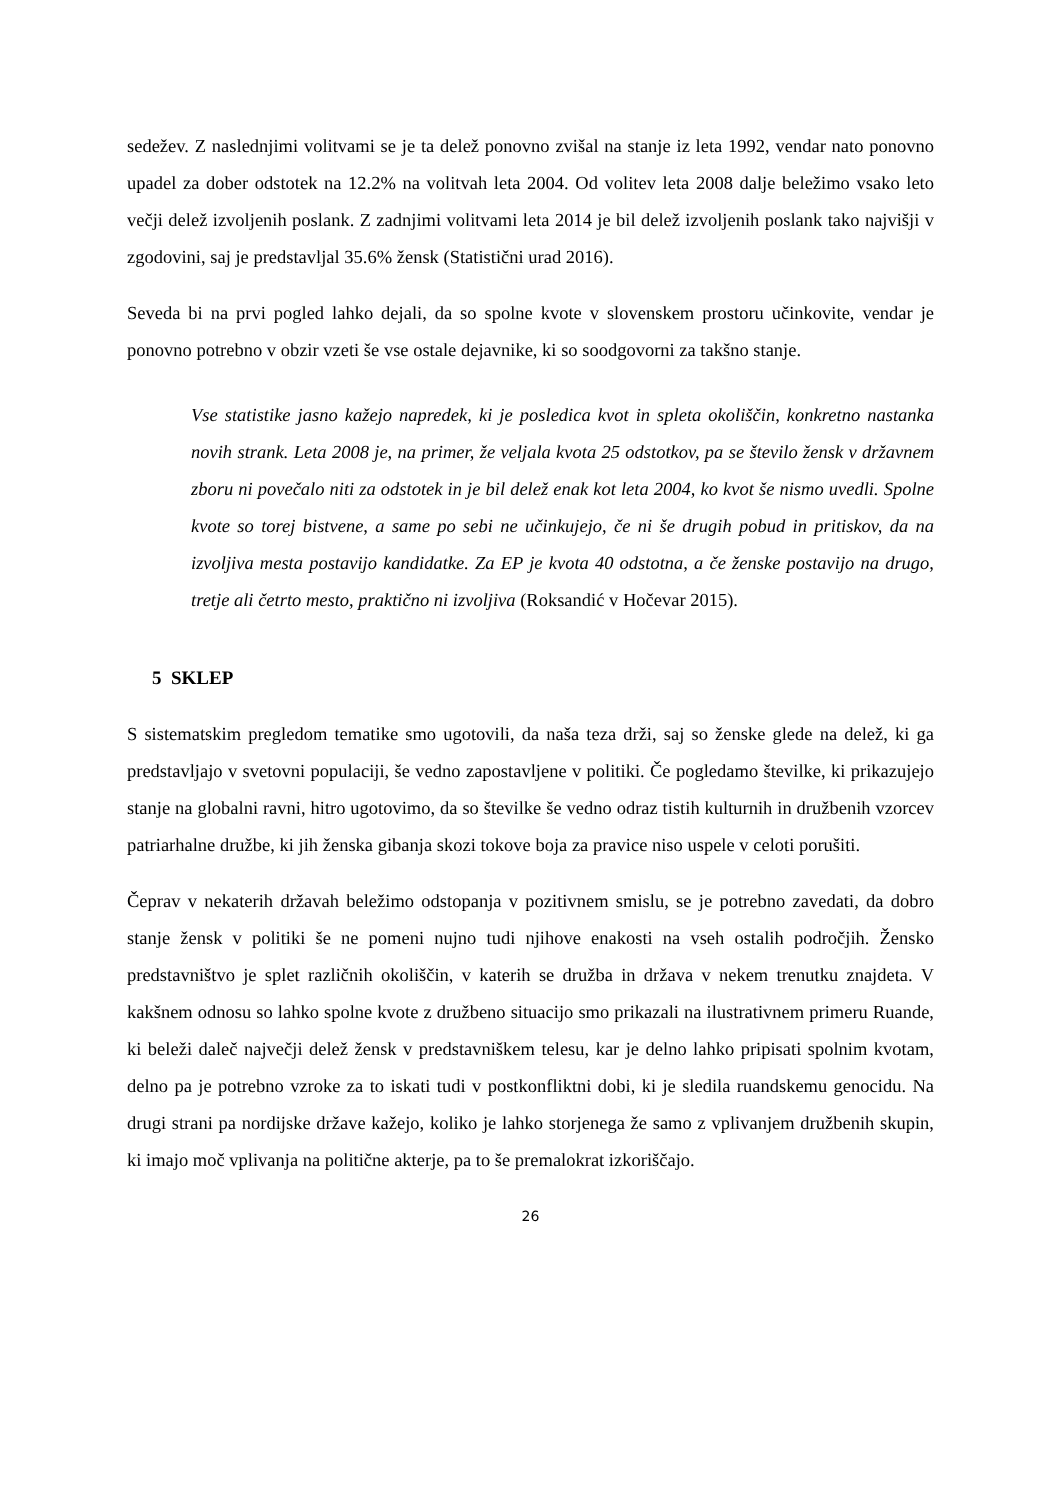sedežev. Z naslednjimi volitvami se je ta delež ponovno zvišal na stanje iz leta 1992, vendar nato ponovno upadel za dober odstotek na 12.2% na volitvah leta 2004. Od volitev leta 2008 dalje beležimo vsako leto večji delež izvoljenih poslank. Z zadnjimi volitvami leta 2014 je bil delež izvoljenih poslank tako najvišji v zgodovini, saj je predstavljal 35.6% žensk (Statistični urad 2016).
Seveda bi na prvi pogled lahko dejali, da so spolne kvote v slovenskem prostoru učinkovite, vendar je ponovno potrebno v obzir vzeti še vse ostale dejavnike, ki so soodgovorni za takšno stanje.
Vse statistike jasno kažejo napredek, ki je posledica kvot in spleta okoliščin, konkretno nastanka novih strank. Leta 2008 je, na primer, že veljala kvota 25 odstotkov, pa se število žensk v državnem zboru ni povečalo niti za odstotek in je bil delež enak kot leta 2004, ko kvot še nismo uvedli. Spolne kvote so torej bistvene, a same po sebi ne učinkujejo, če ni še drugih pobud in pritiskov, da na izvoljiva mesta postavijo kandidatke. Za EP je kvota 40 odstotna, a če ženske postavijo na drugo, tretje ali četrto mesto, praktično ni izvoljiva (Roksandić v Hočevar 2015).
5 SKLEP
S sistematskim pregledom tematike smo ugotovili, da naša teza drži, saj so ženske glede na delež, ki ga predstavljajo v svetovni populaciji, še vedno zapostavljene v politiki. Če pogledamo številke, ki prikazujejo stanje na globalni ravni, hitro ugotovimo, da so številke še vedno odraz tistih kulturnih in družbenih vzorcev patriarhalne družbe, ki jih ženska gibanja skozi tokove boja za pravice niso uspele v celoti porušiti.
Čeprav v nekaterih državah beležimo odstopanja v pozitivnem smislu, se je potrebno zavedati, da dobro stanje žensk v politiki še ne pomeni nujno tudi njihove enakosti na vseh ostalih področjih. Žensko predstavništvo je splet različnih okoliščin, v katerih se družba in država v nekem trenutku znajdeta. V kakšnem odnosu so lahko spolne kvote z družbeno situacijo smo prikazali na ilustrativnem primeru Ruande, ki beleži daleč največji delež žensk v predstavniškem telesu, kar je delno lahko pripisati spolnim kvotam, delno pa je potrebno vzroke za to iskati tudi v postkonfliktni dobi, ki je sledila ruandskemu genocidu. Na drugi strani pa nordijske države kažejo, koliko je lahko storjenega že samo z vplivanjem družbenih skupin, ki imajo moč vplivanja na politične akterje, pa to še premalokrat izkoriščajo.
26